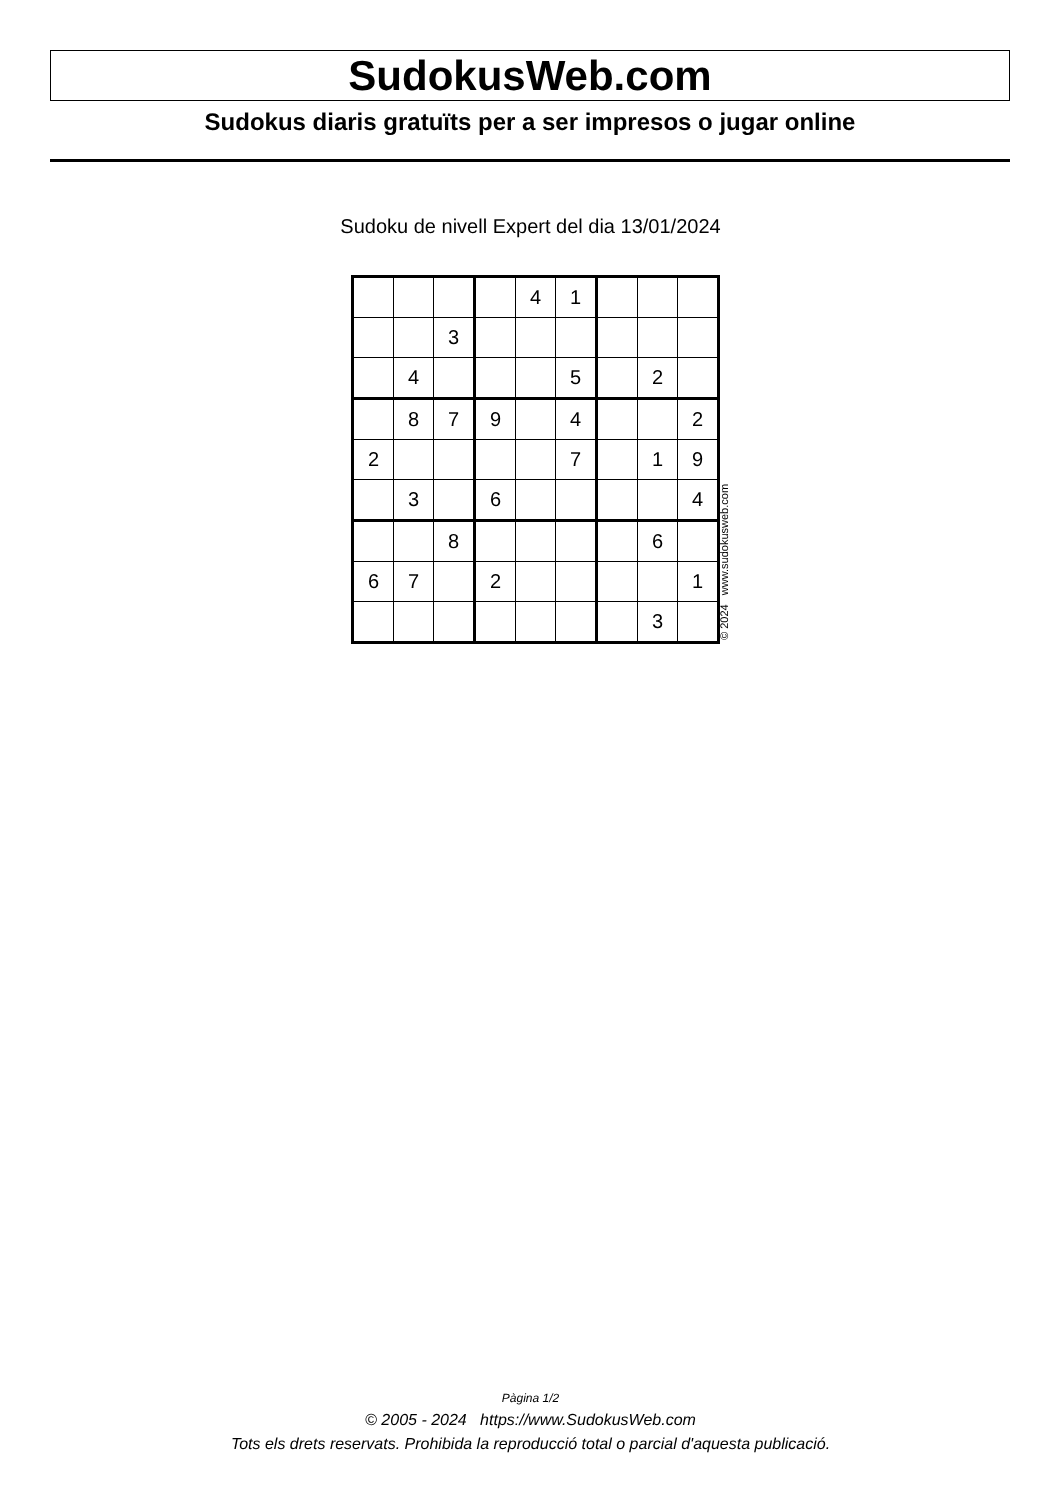SudokusWeb.com
Sudokus diaris gratuïts per a ser impresos o jugar online
Sudoku de nivell Expert del dia 13/01/2024
| | | | | 4 | 1 | | | |
| | | 3 | | | | | | |
| | 4 | | | | 5 | | 2 | |
| | 8 | 7 | 9 | | 4 | | | 2 |
| 2 | | | | | 7 | | 1 | 9 |
| | 3 | | 6 | | | | | 4 |
| | | 8 | | | | | 6 | |
| 6 | 7 | | 2 | | | | | 1 |
| | | | | | | | 3 | |
© 2024 www.sudokusweb.com
Pàgina 1/2
© 2005 - 2024 https://www.SudokusWeb.com
Tots els drets reservats. Prohibida la reproducció total o parcial d'aquesta publicació.